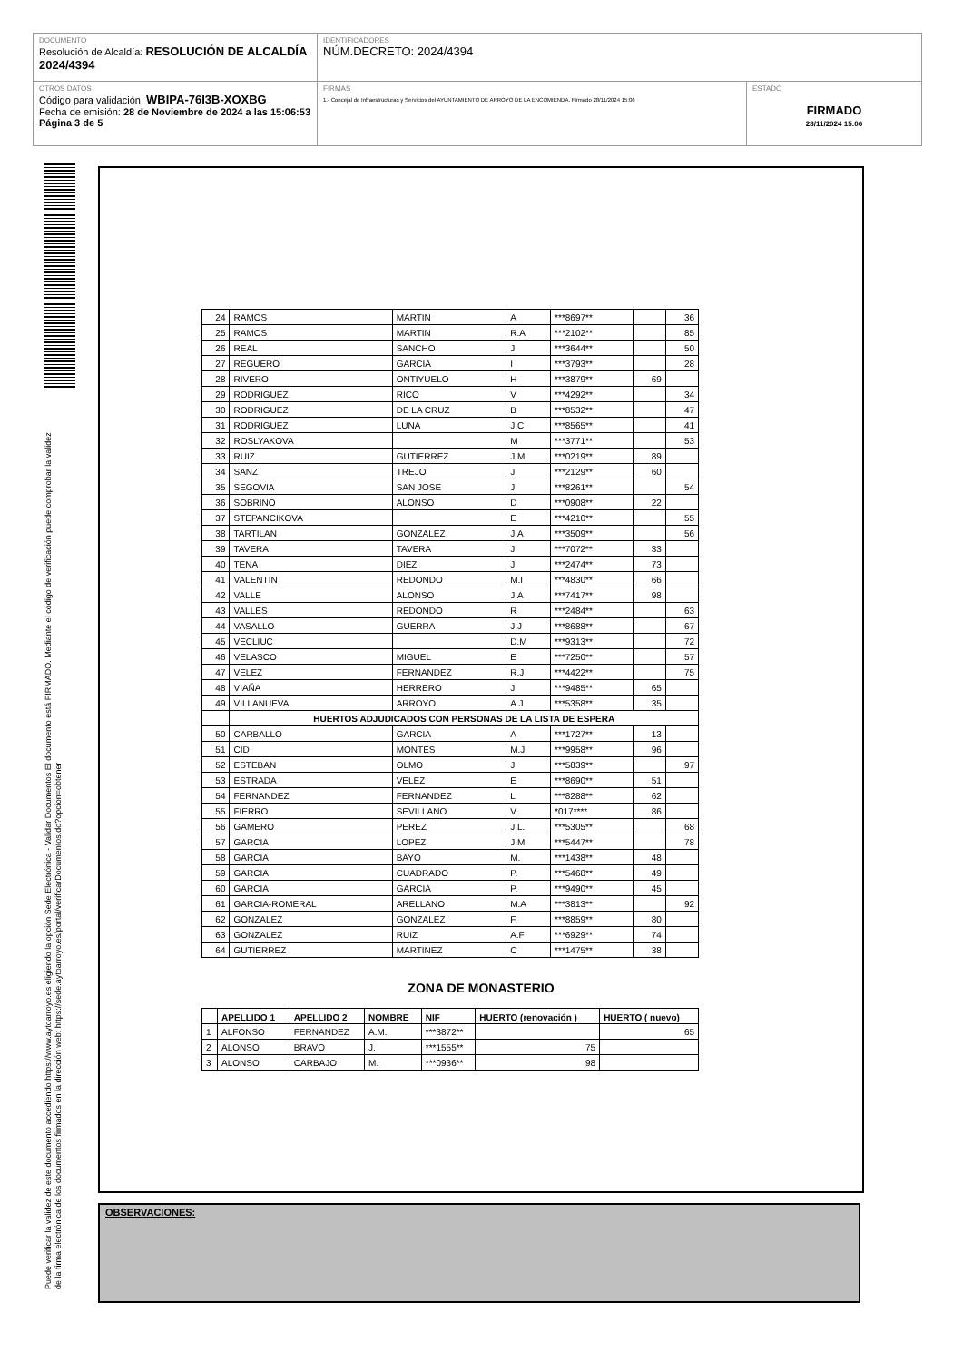DOCUMENTO
Resolución de Alcaldía: RESOLUCIÓN DE ALCALDÍA 2024/4394
IDENTIFICADORES
NÚM.DECRETO: 2024/4394
OTROS DATOS
Código para validación: WBIPA-76I3B-XOXBG
Fecha de emisión: 28 de Noviembre de 2024 a las 15:06:53
Página 3 de 5
FIRMAS
1.- Concejal de Infraestructuras y Servicios del AYUNTAMIENTO DE ARROYO DE LA ENCOMIENDA. Firmado 28/11/2024 15:06
ESTADO
FIRMADO
28/11/2024 15:06
Puede verificar la validez de este documento accediendo https://www.aytoarroyo.es eligiendo la opción Sede Electrónica - Validar Documentos El documento está FIRMADO. Mediante el código de verificación puede comprobar la validez de la firma electrónica de los documentos firmados en la dirección web: https://sede.aytoarroyo.es/portal/verificarDocumentos.do?opcion=obtener
| 24 | RAMOS | MARTIN | A | ***8697** | | 36 |
| 25 | RAMOS | MARTIN | R.A | ***2102** | | 85 |
| 26 | REAL | SANCHO | J | ***3644** | | 50 |
| 27 | REGUERO | GARCIA | I | ***3793** | | 28 |
| 28 | RIVERO | ONTIYUELO | H | ***3879** | 69 | |
| 29 | RODRIGUEZ | RICO | V | ***4292** | | 34 |
| 30 | RODRIGUEZ | DE LA CRUZ | B | ***8532** | | 47 |
| 31 | RODRIGUEZ | LUNA | J.C | ***8565** | | 41 |
| 32 | ROSLYAKOVA | | M | ***3771** | | 53 |
| 33 | RUIZ | GUTIERREZ | J.M | ***0219** | 89 | |
| 34 | SANZ | TREJO | J | ***2129** | 60 | |
| 35 | SEGOVIA | SAN JOSE | J | ***8261** | | 54 |
| 36 | SOBRINO | ALONSO | D | ***0908** | 22 | |
| 37 | STEPANCIKOVA | | E | ***4210** | | 55 |
| 38 | TARTILAN | GONZALEZ | J.A | ***3509** | | 56 |
| 39 | TAVERA | TAVERA | J | ***7072** | 33 | |
| 40 | TENA | DIEZ | J | ***2474** | 73 | |
| 41 | VALENTIN | REDONDO | M.I | ***4830** | 66 | |
| 42 | VALLE | ALONSO | J.A | ***7417** | 98 | |
| 43 | VALLES | REDONDO | R | ***2484** | | 63 |
| 44 | VASALLO | GUERRA | J.J | ***8688** | | 67 |
| 45 | VECLIUC | | D.M | ***9313** | | 72 |
| 46 | VELASCO | MIGUEL | E | ***7250** | | 57 |
| 47 | VELEZ | FERNANDEZ | R.J | ***4422** | | 75 |
| 48 | VIAÑA | HERRERO | J | ***9485** | 65 | |
| 49 | VILLANUEVA | ARROYO | A.J | ***5358** | 35 | |
| | HUERTOS ADJUDICADOS CON PERSONAS DE LA LISTA DE ESPERA | | | | | |
| 50 | CARBALLO | GARCIA | A | ***1727** | 13 | |
| 51 | CID | MONTES | M.J | ***9958** | 96 | |
| 52 | ESTEBAN | OLMO | J | ***5839** | | 97 |
| 53 | ESTRADA | VELEZ | E | ***8690** | 51 | |
| 54 | FERNANDEZ | FERNANDEZ | L | ***8288** | 62 | |
| 55 | FIERRO | SEVILLANO | V. | *017**** | 86 | |
| 56 | GAMERO | PEREZ | J.L. | ***5305** | | 68 |
| 57 | GARCIA | LOPEZ | J.M | ***5447** | | 78 |
| 58 | GARCIA | BAYO | M. | ***1438** | 48 | |
| 59 | GARCIA | CUADRADO | P. | ***5468** | 49 | |
| 60 | GARCIA | GARCIA | P. | ***9490** | 45 | |
| 61 | GARCIA-ROMERAL | ARELLANO | M.A | ***3813** | | 92 |
| 62 | GONZALEZ | GONZALEZ | F. | ***8859** | 80 | |
| 63 | GONZALEZ | RUIZ | A.F | ***6929** | 74 | |
| 64 | GUTIERREZ | MARTINEZ | C | ***1475** | 38 | |
ZONA DE MONASTERIO
| | APELLIDO 1 | APELLIDO 2 | NOMBRE | NIF | HUERTO (renovación ) | HUERTO ( nuevo) |
| --- | --- | --- | --- | --- | --- | --- |
| 1 | ALFONSO | FERNANDEZ | A.M. | ***3872** | | 65 |
| 2 | ALONSO | BRAVO | J. | ***1555** | 75 | |
| 3 | ALONSO | CARBAJO | M. | ***0936** | 98 | |
OBSERVACIONES: